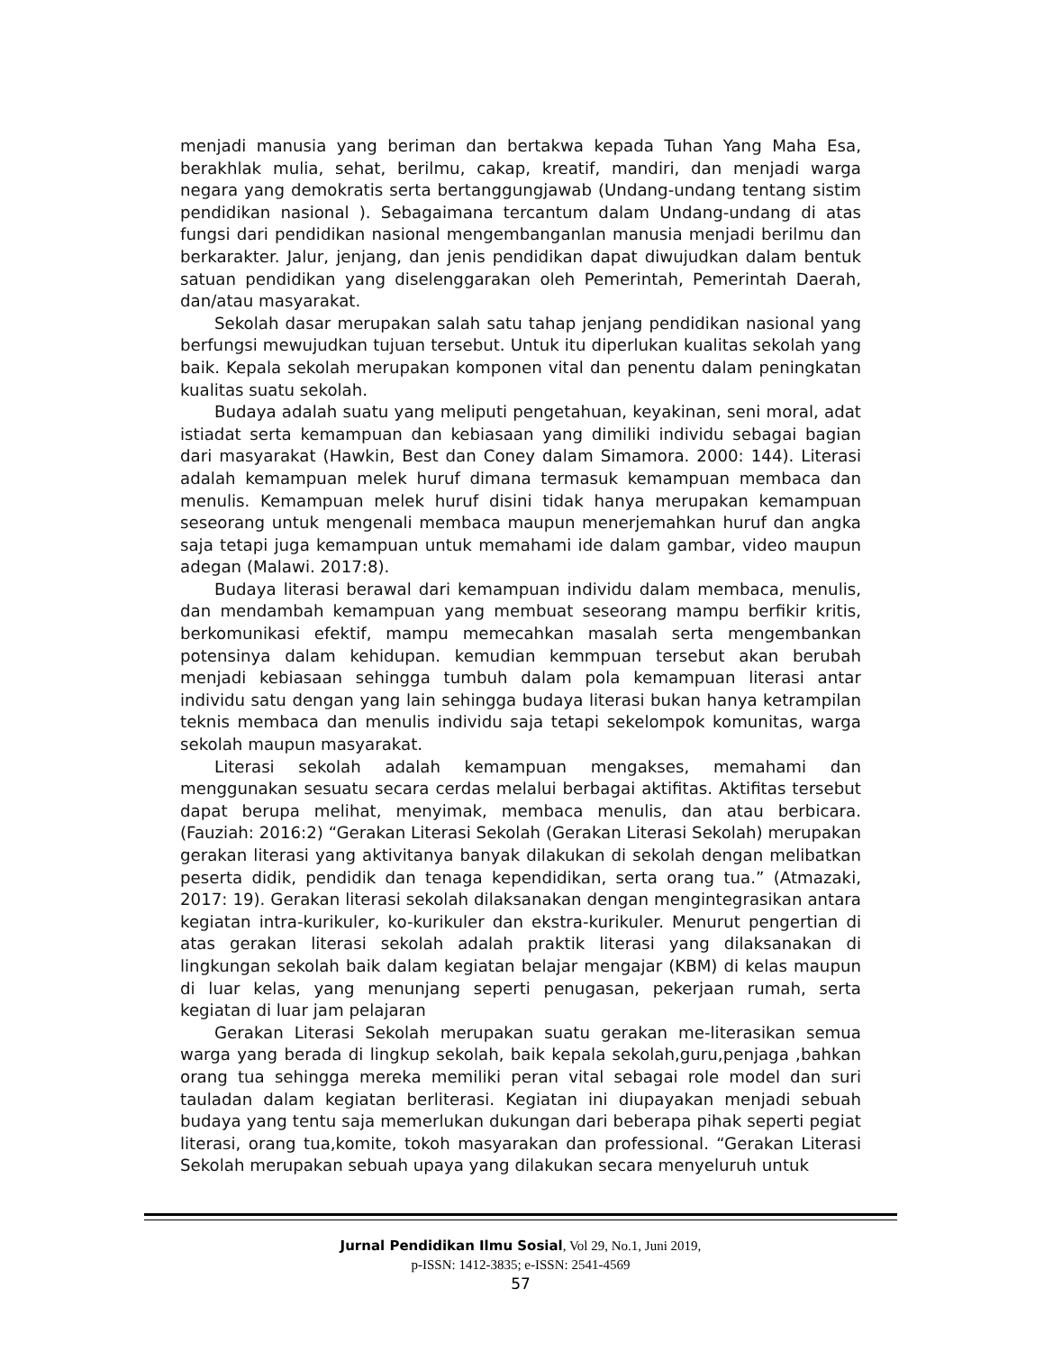menjadi manusia yang beriman dan bertakwa kepada Tuhan Yang Maha Esa, berakhlak mulia, sehat, berilmu, cakap, kreatif, mandiri, dan menjadi warga negara yang demokratis serta bertanggungjawab (Undang-undang tentang sistim pendidikan nasional ). Sebagaimana tercantum dalam Undang-undang di atas fungsi dari pendidikan nasional mengembanganlan manusia menjadi berilmu dan berkarakter. Jalur, jenjang, dan jenis pendidikan dapat diwujudkan dalam bentuk satuan pendidikan yang diselenggarakan oleh Pemerintah, Pemerintah Daerah, dan/atau masyarakat.
Sekolah dasar merupakan salah satu tahap jenjang pendidikan nasional yang berfungsi mewujudkan tujuan tersebut. Untuk itu diperlukan kualitas sekolah yang baik. Kepala sekolah merupakan komponen vital dan penentu dalam peningkatan kualitas suatu sekolah.
Budaya adalah suatu yang meliputi pengetahuan, keyakinan, seni moral, adat istiadat serta kemampuan dan kebiasaan yang dimiliki individu sebagai bagian dari masyarakat (Hawkin, Best dan Coney dalam Simamora. 2000: 144). Literasi adalah kemampuan melek huruf dimana termasuk kemampuan membaca dan menulis. Kemampuan melek huruf disini tidak hanya merupakan kemampuan seseorang untuk mengenali membaca maupun menerjemahkan huruf dan angka saja tetapi juga kemampuan untuk memahami ide dalam gambar, video maupun adegan (Malawi. 2017:8).
Budaya literasi berawal dari kemampuan individu dalam membaca, menulis, dan mendambah kemampuan yang membuat seseorang mampu berfikir kritis, berkomunikasi efektif, mampu memecahkan masalah serta mengembankan potensinya dalam kehidupan. kemudian kemmpuan tersebut akan berubah menjadi kebiasaan sehingga tumbuh dalam pola kemampuan literasi antar individu satu dengan yang lain sehingga budaya literasi bukan hanya ketrampilan teknis membaca dan menulis individu saja tetapi sekelompok komunitas, warga sekolah maupun masyarakat.
Literasi sekolah adalah kemampuan mengakses, memahami dan menggunakan sesuatu secara cerdas melalui berbagai aktifitas. Aktifitas tersebut dapat berupa melihat, menyimak, membaca menulis, dan atau berbicara. (Fauziah: 2016:2) “Gerakan Literasi Sekolah (Gerakan Literasi Sekolah) merupakan gerakan literasi yang aktivitanya banyak dilakukan di sekolah dengan melibatkan peserta didik, pendidik dan tenaga kependidikan, serta orang tua.” (Atmazaki, 2017: 19). Gerakan literasi sekolah dilaksanakan dengan mengintegrasikan antara kegiatan intra-kurikuler, ko-kurikuler dan ekstra-kurikuler. Menurut pengertian di atas gerakan literasi sekolah adalah praktik literasi yang dilaksanakan di lingkungan sekolah baik dalam kegiatan belajar mengajar (KBM) di kelas maupun di luar kelas, yang menunjang seperti penugasan, pekerjaan rumah, serta kegiatan di luar jam pelajaran
Gerakan Literasi Sekolah merupakan suatu gerakan me-literasikan semua warga yang berada di lingkup sekolah, baik kepala sekolah,guru,penjaga ,bahkan orang tua sehingga mereka memiliki peran vital sebagai role model dan suri tauladan dalam kegiatan berliterasi. Kegiatan ini diupayakan menjadi sebuah budaya yang tentu saja memerlukan dukungan dari beberapa pihak seperti pegiat literasi, orang tua,komite, tokoh masyarakan dan professional. “Gerakan Literasi Sekolah merupakan sebuah upaya yang dilakukan secara menyeluruh untuk
Jurnal Pendidikan Ilmu Sosial, Vol 29, No.1, Juni 2019,
p-ISSN: 1412-3835; e-ISSN: 2541-4569
57